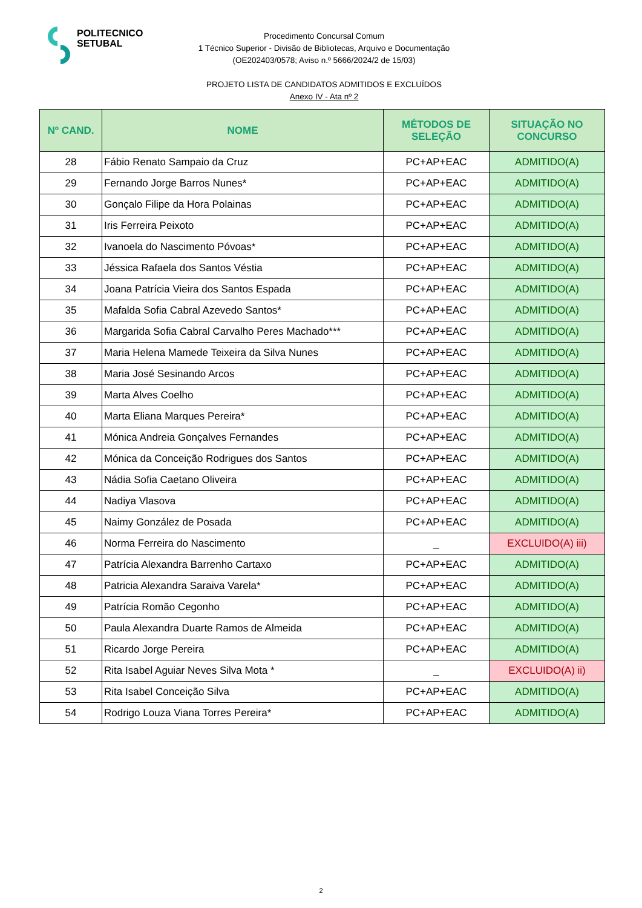POLITECNICO
SETUBAL
Procedimento Concursal Comum
1 Técnico Superior - Divisão de Bibliotecas, Arquivo e Documentação
(OE202403/0578; Aviso n.º 5666/2024/2 de 15/03)
PROJETO LISTA DE CANDIDATOS ADMITIDOS E EXCLUÍDOS
Anexo IV - Ata nº 2
| Nº CAND. | NOME | MÉTODOS DE SELEÇÃO | SITUAÇÃO NO CONCURSO |
| --- | --- | --- | --- |
| 28 | Fábio Renato Sampaio da Cruz | PC+AP+EAC | ADMITIDO(A) |
| 29 | Fernando Jorge Barros Nunes* | PC+AP+EAC | ADMITIDO(A) |
| 30 | Gonçalo Filipe da Hora Polainas | PC+AP+EAC | ADMITIDO(A) |
| 31 | Iris Ferreira Peixoto | PC+AP+EAC | ADMITIDO(A) |
| 32 | Ivanoela do Nascimento Póvoas* | PC+AP+EAC | ADMITIDO(A) |
| 33 | Jéssica Rafaela dos Santos Véstia | PC+AP+EAC | ADMITIDO(A) |
| 34 | Joana Patrícia Vieira dos Santos Espada | PC+AP+EAC | ADMITIDO(A) |
| 35 | Mafalda Sofia Cabral Azevedo Santos* | PC+AP+EAC | ADMITIDO(A) |
| 36 | Margarida Sofia Cabral Carvalho Peres Machado*** | PC+AP+EAC | ADMITIDO(A) |
| 37 | Maria Helena Mamede Teixeira da Silva Nunes | PC+AP+EAC | ADMITIDO(A) |
| 38 | Maria José Sesinando Arcos | PC+AP+EAC | ADMITIDO(A) |
| 39 | Marta Alves Coelho | PC+AP+EAC | ADMITIDO(A) |
| 40 | Marta Eliana Marques Pereira* | PC+AP+EAC | ADMITIDO(A) |
| 41 | Mónica Andreia Gonçalves Fernandes | PC+AP+EAC | ADMITIDO(A) |
| 42 | Mónica da Conceição Rodrigues dos Santos | PC+AP+EAC | ADMITIDO(A) |
| 43 | Nádia Sofia Caetano Oliveira | PC+AP+EAC | ADMITIDO(A) |
| 44 | Nadiya Vlasova | PC+AP+EAC | ADMITIDO(A) |
| 45 | Naimy González de Posada | PC+AP+EAC | ADMITIDO(A) |
| 46 | Norma Ferreira do Nascimento | _ | EXCLUIDO(A) iii) |
| 47 | Patrícia Alexandra Barrenho Cartaxo | PC+AP+EAC | ADMITIDO(A) |
| 48 | Patricia Alexandra Saraiva Varela* | PC+AP+EAC | ADMITIDO(A) |
| 49 | Patrícia Romão Cegonho | PC+AP+EAC | ADMITIDO(A) |
| 50 | Paula Alexandra Duarte Ramos de Almeida | PC+AP+EAC | ADMITIDO(A) |
| 51 | Ricardo Jorge Pereira | PC+AP+EAC | ADMITIDO(A) |
| 52 | Rita Isabel Aguiar Neves Silva Mota * | _ | EXCLUIDO(A) ii) |
| 53 | Rita Isabel Conceição Silva | PC+AP+EAC | ADMITIDO(A) |
| 54 | Rodrigo Louza Viana Torres Pereira* | PC+AP+EAC | ADMITIDO(A) |
2